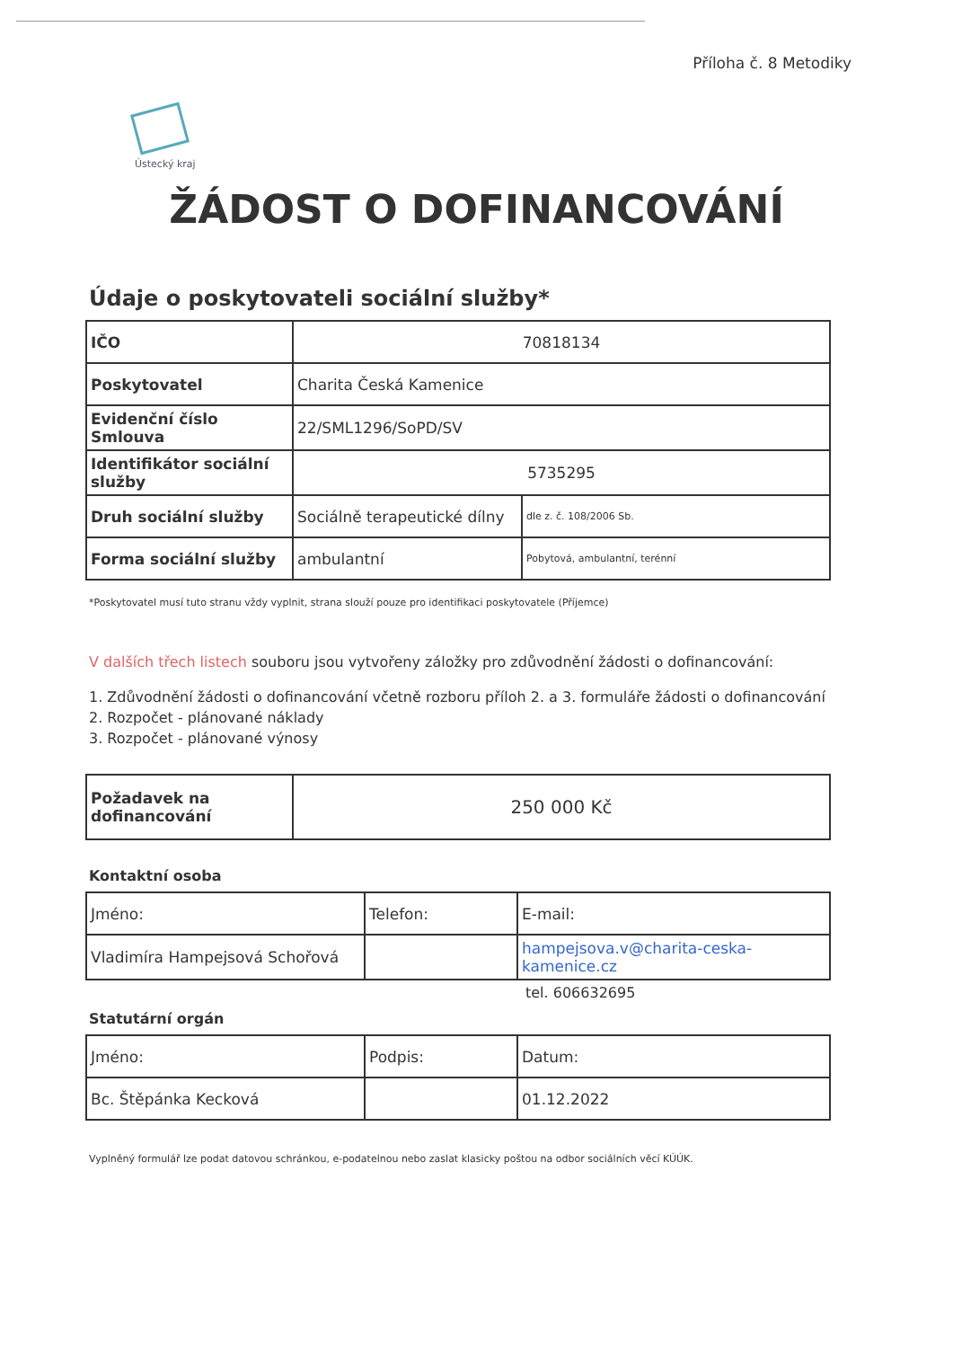Příloha č. 8 Metodiky
Ústecký kraj
ŽÁDOST O DOFINANCOVÁNÍ
Údaje o poskytovateli sociální služby*
| IČO | 70818134 | |
| Poskytovatel | Charita Česká Kamenice | |
| Evidenční číslo Smlouva | 22/SML1296/SoPD/SV | |
| Identifikátor sociální služby | 5735295 | |
| Druh sociální služby | Sociálně terapeutické dílny | dle z. č. 108/2006 Sb. |
| Forma sociální služby | ambulantní | Pobytová, ambulantní, terénní |
*Poskytovatel musí tuto stranu vždy vyplnit, strana slouží pouze pro identifikaci poskytovatele (Příjemce)
V dalších třech listech souboru jsou vytvořeny záložky pro zdůvodnění žádosti o dofinancování:
1. Zdůvodnění žádosti o dofinancování včetně rozboru příloh 2. a 3. formuláře žádosti o dofinancování
2. Rozpočet - plánované náklady
3. Rozpočet - plánované výnosy
| Požadavek na dofinancování | 250 000 Kč |
Kontaktní osoba
| Jméno: | Telefon: | E-mail: |
| Vladimíra Hampejsová Schořová | | hampejsova.v@charita-ceska-kamenice.cz |
tel. 606632695
Statutární orgán
| Jméno: | Podpis: | Datum: |
| Bc. Štěpánka Kecková | | 01.12.2022 |
Vyplněný formulář lze podat datovou schránkou, e-podatelnou nebo zaslat klasicky poštou na odbor sociálních věcí KÚÚK.